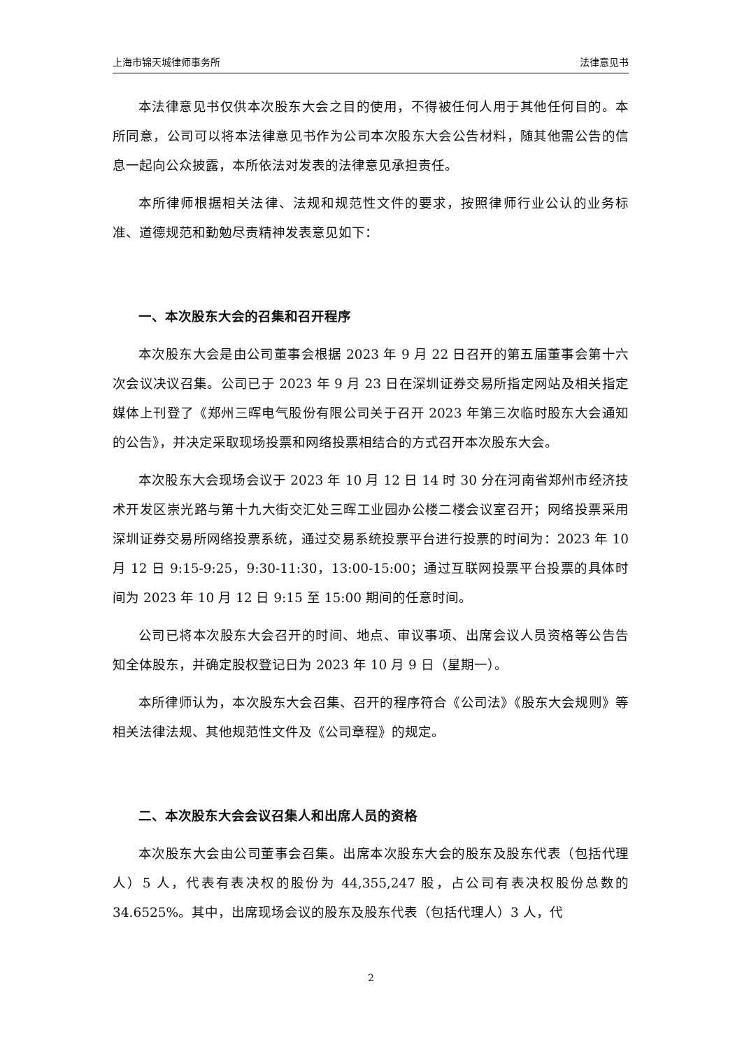上海市锦天城律师事务所 法律意见书
本法律意见书仅供本次股东大会之目的使用，不得被任何人用于其他任何目的。本所同意，公司可以将本法律意见书作为公司本次股东大会公告材料，随其他需公告的信息一起向公众披露，本所依法对发表的法律意见承担责任。
本所律师根据相关法律、法规和规范性文件的要求，按照律师行业公认的业务标准、道德规范和勤勉尽责精神发表意见如下：
一、本次股东大会的召集和召开程序
本次股东大会是由公司董事会根据 2023 年 9 月 22 日召开的第五届董事会第十六次会议决议召集。公司已于 2023 年 9 月 23 日在深圳证券交易所指定网站及相关指定媒体上刊登了《郑州三晖电气股份有限公司关于召开 2023 年第三次临时股东大会通知的公告》，并决定采取现场投票和网络投票相结合的方式召开本次股东大会。
本次股东大会现场会议于 2023 年 10 月 12 日 14 时 30 分在河南省郑州市经济技术开发区崇光路与第十九大街交汇处三晖工业园办公楼二楼会议室召开；网络投票采用深圳证券交易所网络投票系统，通过交易系统投票平台进行投票的时间为：2023 年 10 月 12 日 9:15-9:25，9:30-11:30，13:00-15:00；通过互联网投票平台投票的具体时间为 2023 年 10 月 12 日 9:15 至 15:00 期间的任意时间。
公司已将本次股东大会召开的时间、地点、审议事项、出席会议人员资格等公告告知全体股东，并确定股权登记日为 2023 年 10 月 9 日（星期一）。
本所律师认为，本次股东大会召集、召开的程序符合《公司法》《股东大会规则》等相关法律法规、其他规范性文件及《公司章程》的规定。
二、本次股东大会会议召集人和出席人员的资格
本次股东大会由公司董事会召集。出席本次股东大会的股东及股东代表（包括代理人）5 人，代表有表决权的股份为 44,355,247 股，占公司有表决权股份总数的 34.6525%。其中，出席现场会议的股东及股东代表（包括代理人）3 人，代
2